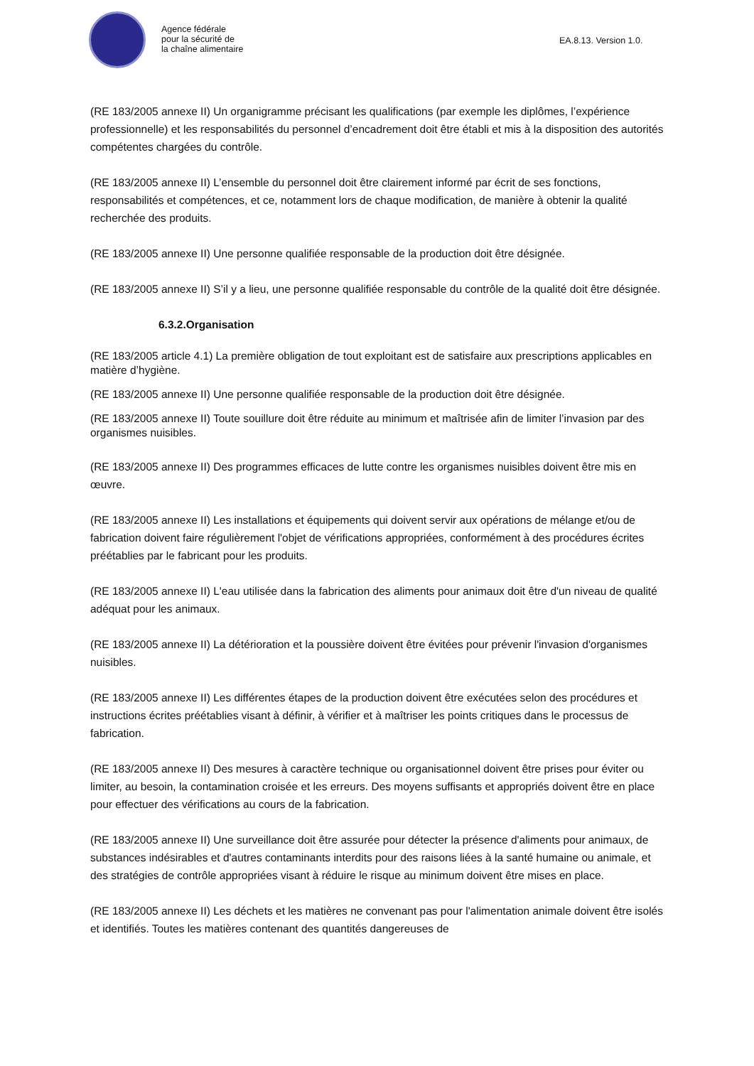Agence fédérale
pour la sécurité de
la chaîne alimentaire
EA.8.13. Version 1.0.
(RE 183/2005 annexe II) Un organigramme précisant les qualifications (par exemple les diplômes, l’expérience professionnelle) et les responsabilités du personnel d’encadrement doit être établi et mis à la disposition des autorités compétentes chargées du contrôle.
(RE 183/2005 annexe II) L’ensemble du personnel doit être clairement informé par écrit de ses fonctions, responsabilités et compétences, et ce, notamment lors de chaque modification, de manière à obtenir la qualité recherchée des produits.
(RE 183/2005 annexe II) Une personne qualifiée responsable de la production doit être désignée.
(RE 183/2005 annexe II) S’il y a lieu, une personne qualifiée responsable du contrôle de la qualité doit être désignée.
6.3.2.Organisation
(RE 183/2005 article 4.1) La première obligation de tout exploitant est de satisfaire aux prescriptions applicables en matière d’hygiène.
(RE 183/2005 annexe II) Une personne qualifiée responsable de la production doit être désignée.
(RE 183/2005 annexe II) Toute souillure doit être réduite au minimum et maîtrisée afin de limiter l’invasion par des organismes nuisibles.
(RE 183/2005 annexe II) Des programmes efficaces de lutte contre les organismes nuisibles doivent être mis en œuvre.
(RE 183/2005 annexe II) Les installations et équipements qui doivent servir aux opérations de mélange et/ou de fabrication doivent faire régulièrement l'objet de vérifications appropriées, conformément à des procédures écrites préétablies par le fabricant pour les produits.
(RE 183/2005 annexe II) L'eau utilisée dans la fabrication des aliments pour animaux doit être d'un niveau de qualité adéquat pour les animaux.
(RE 183/2005 annexe II) La détérioration et la poussière doivent être évitées pour prévenir l'invasion d'organismes nuisibles.
(RE 183/2005 annexe II) Les différentes étapes de la production doivent être exécutées selon des procédures et instructions écrites préétablies visant à définir, à vérifier et à maîtriser les points critiques dans le processus de fabrication.
(RE 183/2005 annexe II) Des mesures à caractère technique ou organisationnel doivent être prises pour éviter ou limiter, au besoin, la contamination croisée et les erreurs. Des moyens suffisants et appropriés doivent être en place pour effectuer des vérifications au cours de la fabrication.
(RE 183/2005 annexe II) Une surveillance doit être assurée pour détecter la présence d'aliments pour animaux, de substances indésirables et d'autres contaminants interdits pour des raisons liées à la santé humaine ou animale, et des stratégies de contrôle appropriées visant à réduire le risque au minimum doivent être mises en place.
(RE 183/2005 annexe II) Les déchets et les matières ne convenant pas pour l'alimentation animale doivent être isolés et identifiés. Toutes les matières contenant des quantités dangereuses de